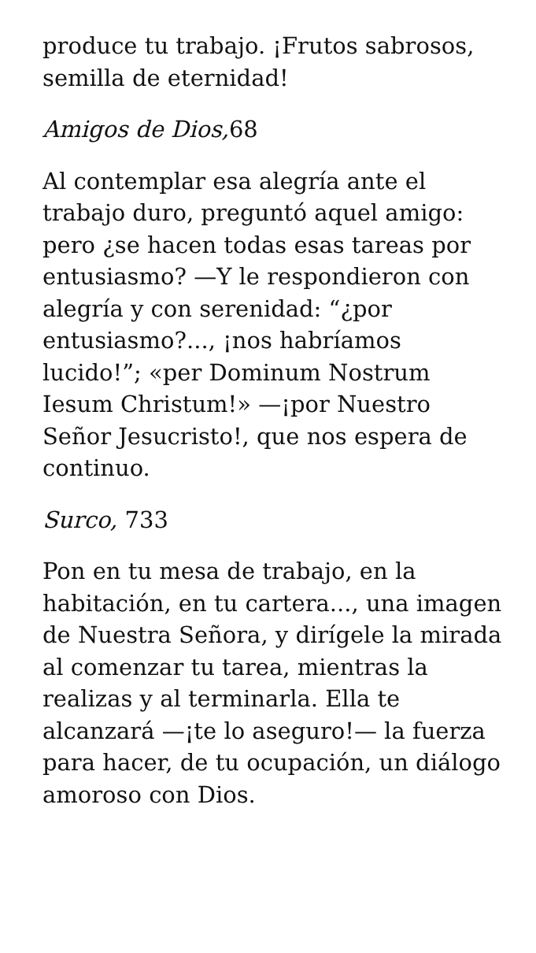produce tu trabajo. ¡Frutos sabrosos, semilla de eternidad!
Amigos de Dios, 68
Al contemplar esa alegría ante el trabajo duro, preguntó aquel amigo: pero ¿se hacen todas esas tareas por entusiasmo? —Y le respondieron con alegría y con serenidad: “¿por entusiasmo?..., ¡nos habríamos lucido!”; «per Dominum Nostrum Iesum Christum!» —¡por Nuestro Señor Jesucristo!, que nos espera de continuo.
Surco, 733
Pon en tu mesa de trabajo, en la habitación, en tu cartera..., una imagen de Nuestra Señora, y dirígele la mirada al comenzar tu tarea, mientras la realizas y al terminarla. Ella te alcanzará —¡te lo aseguro!— la fuerza para hacer, de tu ocupación, un diálogo amoroso con Dios.